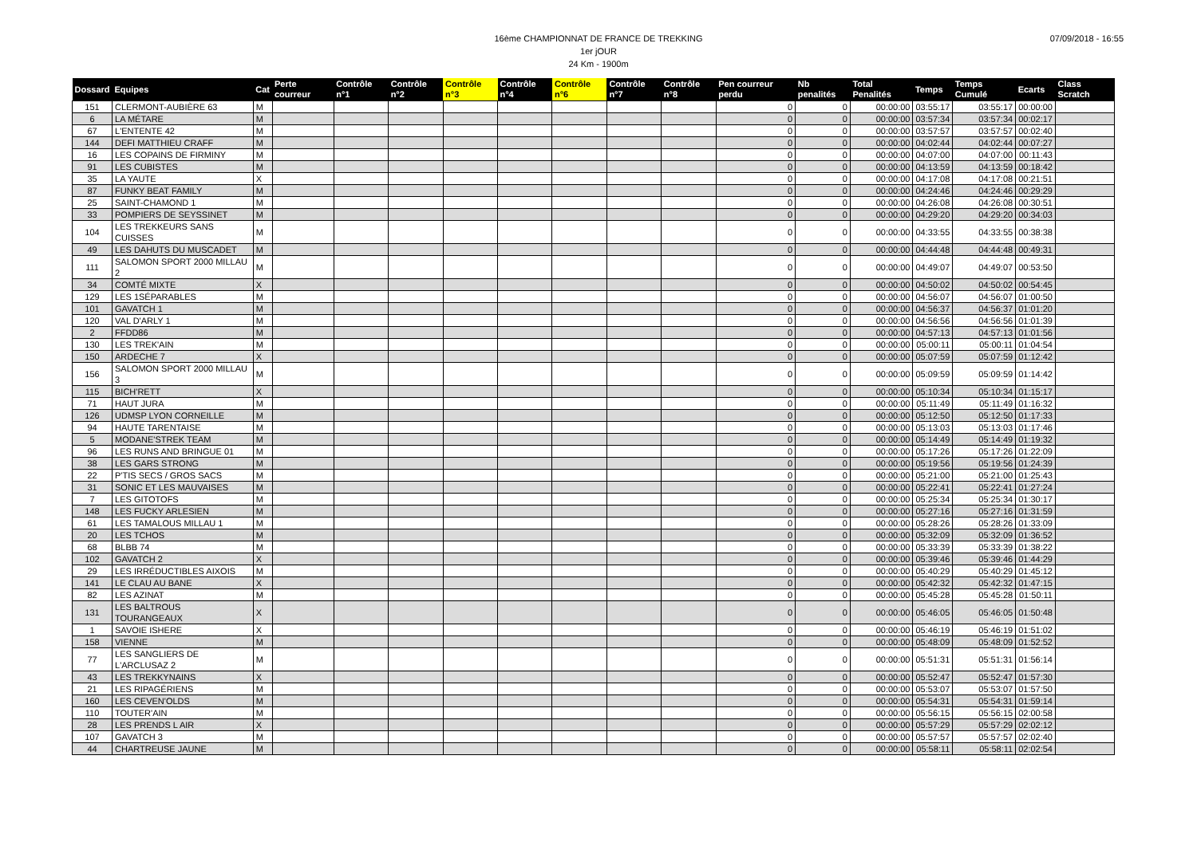07/09/2018 - 16:55
16ème CHAMPIONNAT DE FRANCE DE TREKKING
1er jOUR
24 Km - 1900m
| Dossard | Equipes | Cat | Perte courreur | Contrôle n°1 | Contrôle n°2 | Contrôle n°3 | Contrôle n°4 | Contrôle n°6 | Contrôle n°7 | Contrôle n°8 | Pen courreur perdu | Nb penalités | Total Penalités | Temps | Temps Cumulé | Ecarts | Class Scratch |
| --- | --- | --- | --- | --- | --- | --- | --- | --- | --- | --- | --- | --- | --- | --- | --- | --- | --- |
| 151 | CLERMONT-AUBIÈRE 63 | M | | | | | | | | | 0 | 0 | 00:00:00 | 03:55:17 | 03:55:17 | 00:00:00 | |
| 6 | LA MÉTARE | M | | | | | | | | | 0 | 0 | 00:00:00 | 03:57:34 | 03:57:34 | 00:02:17 | |
| 67 | L'ENTENTE 42 | M | | | | | | | | | 0 | 0 | 00:00:00 | 03:57:57 | 03:57:57 | 00:02:40 | |
| 144 | DEFI MATTHIEU CRAFF | M | | | | | | | | | 0 | 0 | 00:00:00 | 04:02:44 | 04:02:44 | 00:07:27 | |
| 16 | LES COPAINS DE FIRMINY | M | | | | | | | | | 0 | 0 | 00:00:00 | 04:07:00 | 04:07:00 | 00:11:43 | |
| 91 | LES CUBISTES | M | | | | | | | | | 0 | 0 | 00:00:00 | 04:13:59 | 04:13:59 | 00:18:42 | |
| 35 | LA YAUTE | X | | | | | | | | | 0 | 0 | 00:00:00 | 04:17:08 | 04:17:08 | 00:21:51 | |
| 87 | FUNKY BEAT FAMILY | M | | | | | | | | | 0 | 0 | 00:00:00 | 04:24:46 | 04:24:46 | 00:29:29 | |
| 25 | SAINT-CHAMOND 1 | M | | | | | | | | | 0 | 0 | 00:00:00 | 04:26:08 | 04:26:08 | 00:30:51 | |
| 33 | POMPIERS DE SEYSSINET | M | | | | | | | | | 0 | 0 | 00:00:00 | 04:29:20 | 04:29:20 | 00:34:03 | |
| 104 | LES TREKKEURS SANS CUISSES | M | | | | | | | | | 0 | 0 | 00:00:00 | 04:33:55 | 04:33:55 | 00:38:38 | |
| 49 | LES DAHUTS DU MUSCADET | M | | | | | | | | | 0 | 0 | 00:00:00 | 04:44:48 | 04:44:48 | 00:49:31 | |
| 111 | SALOMON SPORT 2000 MILLAU 2 | M | | | | | | | | | 0 | 0 | 00:00:00 | 04:49:07 | 04:49:07 | 00:53:50 | |
| 34 | COMTÉ MIXTE | X | | | | | | | | | 0 | 0 | 00:00:00 | 04:50:02 | 04:50:02 | 00:54:45 | |
| 129 | LES 1SÉPARABLES | M | | | | | | | | | 0 | 0 | 00:00:00 | 04:56:07 | 04:56:07 | 01:00:50 | |
| 101 | GAVATCH 1 | M | | | | | | | | | 0 | 0 | 00:00:00 | 04:56:37 | 04:56:37 | 01:01:20 | |
| 120 | VAL D'ARLY 1 | M | | | | | | | | | 0 | 0 | 00:00:00 | 04:56:56 | 04:56:56 | 01:01:39 | |
| 2 | FFDD86 | M | | | | | | | | | 0 | 0 | 00:00:00 | 04:57:13 | 04:57:13 | 01:01:56 | |
| 130 | LES TREK'AIN | M | | | | | | | | | 0 | 0 | 00:00:00 | 05:00:11 | 05:00:11 | 01:04:54 | |
| 150 | ARDECHE 7 | X | | | | | | | | | 0 | 0 | 00:00:00 | 05:07:59 | 05:07:59 | 01:12:42 | |
| 156 | SALOMON SPORT 2000 MILLAU 3 | M | | | | | | | | | 0 | 0 | 00:00:00 | 05:09:59 | 05:09:59 | 01:14:42 | |
| 115 | BICH'RETT | X | | | | | | | | | 0 | 0 | 00:00:00 | 05:10:34 | 05:10:34 | 01:15:17 | |
| 71 | HAUT JURA | M | | | | | | | | | 0 | 0 | 00:00:00 | 05:11:49 | 05:11:49 | 01:16:32 | |
| 126 | UDMSP LYON CORNEILLE | M | | | | | | | | | 0 | 0 | 00:00:00 | 05:12:50 | 05:12:50 | 01:17:33 | |
| 94 | HAUTE TARENTAISE | M | | | | | | | | | 0 | 0 | 00:00:00 | 05:13:03 | 05:13:03 | 01:17:46 | |
| 5 | MODANE'STREK TEAM | M | | | | | | | | | 0 | 0 | 00:00:00 | 05:14:49 | 05:14:49 | 01:19:32 | |
| 96 | LES RUNS AND BRINGUE 01 | M | | | | | | | | | 0 | 0 | 00:00:00 | 05:17:26 | 05:17:26 | 01:22:09 | |
| 38 | LES GARS STRONG | M | | | | | | | | | 0 | 0 | 00:00:00 | 05:19:56 | 05:19:56 | 01:24:39 | |
| 22 | P'TIS SECS / GROS SACS | M | | | | | | | | | 0 | 0 | 00:00:00 | 05:21:00 | 05:21:00 | 01:25:43 | |
| 31 | SONIC ET LES MAUVAISES | M | | | | | | | | | 0 | 0 | 00:00:00 | 05:22:41 | 05:22:41 | 01:27:24 | |
| 7 | LES GITOTOFS | M | | | | | | | | | 0 | 0 | 00:00:00 | 05:25:34 | 05:25:34 | 01:30:17 | |
| 148 | LES FUCKY ARLESIEN | M | | | | | | | | | 0 | 0 | 00:00:00 | 05:27:16 | 05:27:16 | 01:31:59 | |
| 61 | LES TAMALOUS MILLAU 1 | M | | | | | | | | | 0 | 0 | 00:00:00 | 05:28:26 | 05:28:26 | 01:33:09 | |
| 20 | LES TCHOS | M | | | | | | | | | 0 | 0 | 00:00:00 | 05:32:09 | 05:32:09 | 01:36:52 | |
| 68 | BLBB 74 | M | | | | | | | | | 0 | 0 | 00:00:00 | 05:33:39 | 05:33:39 | 01:38:22 | |
| 102 | GAVATCH 2 | X | | | | | | | | | 0 | 0 | 00:00:00 | 05:39:46 | 05:39:46 | 01:44:29 | |
| 29 | LES IRRÉDUCTIBLES AIXOIS | M | | | | | | | | | 0 | 0 | 00:00:00 | 05:40:29 | 05:40:29 | 01:45:12 | |
| 141 | LE CLAU AU BANE | X | | | | | | | | | 0 | 0 | 00:00:00 | 05:42:32 | 05:42:32 | 01:47:15 | |
| 82 | LES AZINAT | M | | | | | | | | | 0 | 0 | 00:00:00 | 05:45:28 | 05:45:28 | 01:50:11 | |
| 131 | LES BALTROUS TOURANGEAUX | X | | | | | | | | | 0 | 0 | 00:00:00 | 05:46:05 | 05:46:05 | 01:50:48 | |
| 1 | SAVOIE ISHERE | X | | | | | | | | | 0 | 0 | 00:00:00 | 05:46:19 | 05:46:19 | 01:51:02 | |
| 158 | VIENNE | M | | | | | | | | | 0 | 0 | 00:00:00 | 05:48:09 | 05:48:09 | 01:52:52 | |
| 77 | LES SANGLIERS DE L'ARCLUSAZ 2 | M | | | | | | | | | 0 | 0 | 00:00:00 | 05:51:31 | 05:51:31 | 01:56:14 | |
| 43 | LES TREKKYNAINS | X | | | | | | | | | 0 | 0 | 00:00:00 | 05:52:47 | 05:52:47 | 01:57:30 | |
| 21 | LES RIPAGÉRIENS | M | | | | | | | | | 0 | 0 | 00:00:00 | 05:53:07 | 05:53:07 | 01:57:50 | |
| 160 | LES CEVEN'OLDS | M | | | | | | | | | 0 | 0 | 00:00:00 | 05:54:31 | 05:54:31 | 01:59:14 | |
| 110 | TOUTER'AIN | M | | | | | | | | | 0 | 0 | 00:00:00 | 05:56:15 | 05:56:15 | 02:00:58 | |
| 28 | LES PRENDS L AIR | X | | | | | | | | | 0 | 0 | 00:00:00 | 05:57:29 | 05:57:29 | 02:02:12 | |
| 107 | GAVATCH 3 | M | | | | | | | | | 0 | 0 | 00:00:00 | 05:57:57 | 05:57:57 | 02:02:40 | |
| 44 | CHARTREUSE JAUNE | M | | | | | | | | | 0 | 0 | 00:00:00 | 05:58:11 | 05:58:11 | 02:02:54 | |